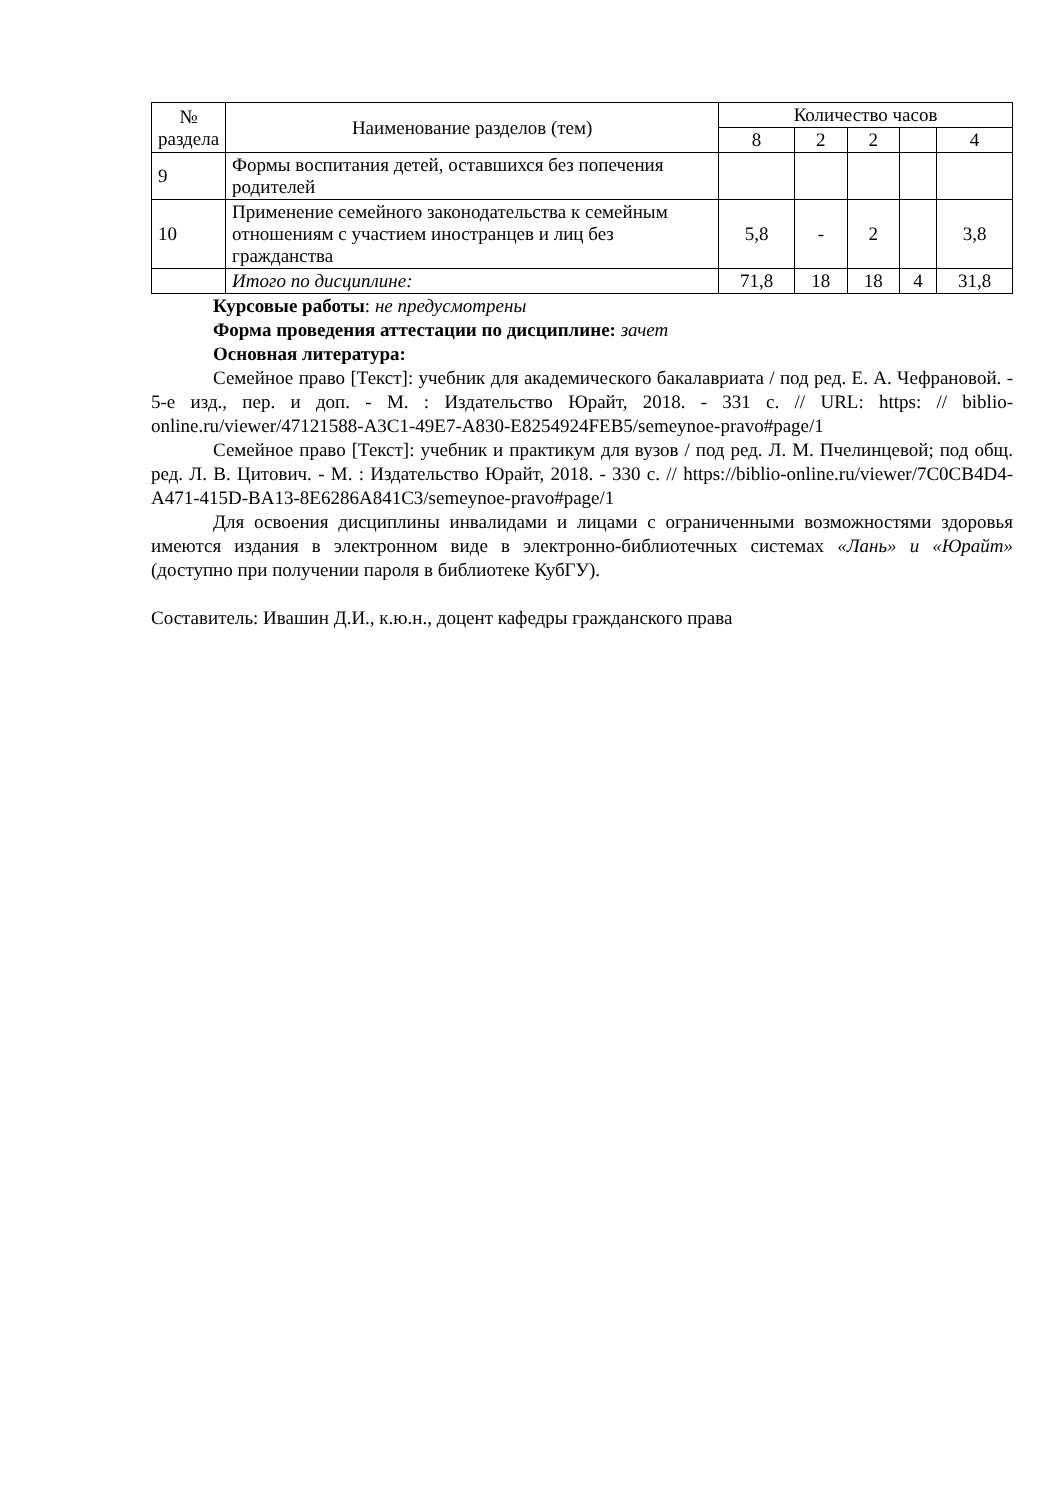| № раздела | Наименование разделов (тем) | Количество часов | | | | |
| --- | --- | --- | --- | --- | --- | --- |
| | | 8 | 2 | 2 | | 4 |
| 9 | Формы воспитания детей, оставшихся без попечения родителей | | | | | |
| 10 | Применение семейного законодательства к семейным отношениям с участием иностранцев и лиц без гражданства | 5,8 | - | 2 | | 3,8 |
| | Итого по дисциплине: | 71,8 | 18 | 18 | 4 | 31,8 |
Курсовые работы: не предусмотрены
Форма проведения аттестации по дисциплине: зачет
Основная литература:
Семейное право [Текст]: учебник для академического бакалавриата / под ред. Е. А. Чефрановой. - 5-е изд., пер. и доп. - М. : Издательство Юрайт, 2018. - 331 с. // URL: https: // biblio-online.ru/viewer/47121588-A3C1-49E7-A830-E8254924FEB5/semeynoe-pravo#page/1
Семейное право [Текст]: учебник и практикум для вузов / под ред. Л. М. Пчелинцевой; под общ. ред. Л. В. Цитович. - М. : Издательство Юрайт, 2018. - 330 с. // https://biblio-online.ru/viewer/7C0CB4D4-A471-415D-BA13-8E6286A841C3/semeynoe-pravo#page/1
Для освоения дисциплины инвалидами и лицами с ограниченными возможностями здоровья имеются издания в электронном виде в электронно-библиотечных системах «Лань» и «Юрайт» (доступно при получении пароля в библиотеке КубГУ).
Составитель: Ивашин Д.И., к.ю.н., доцент кафедры гражданского права